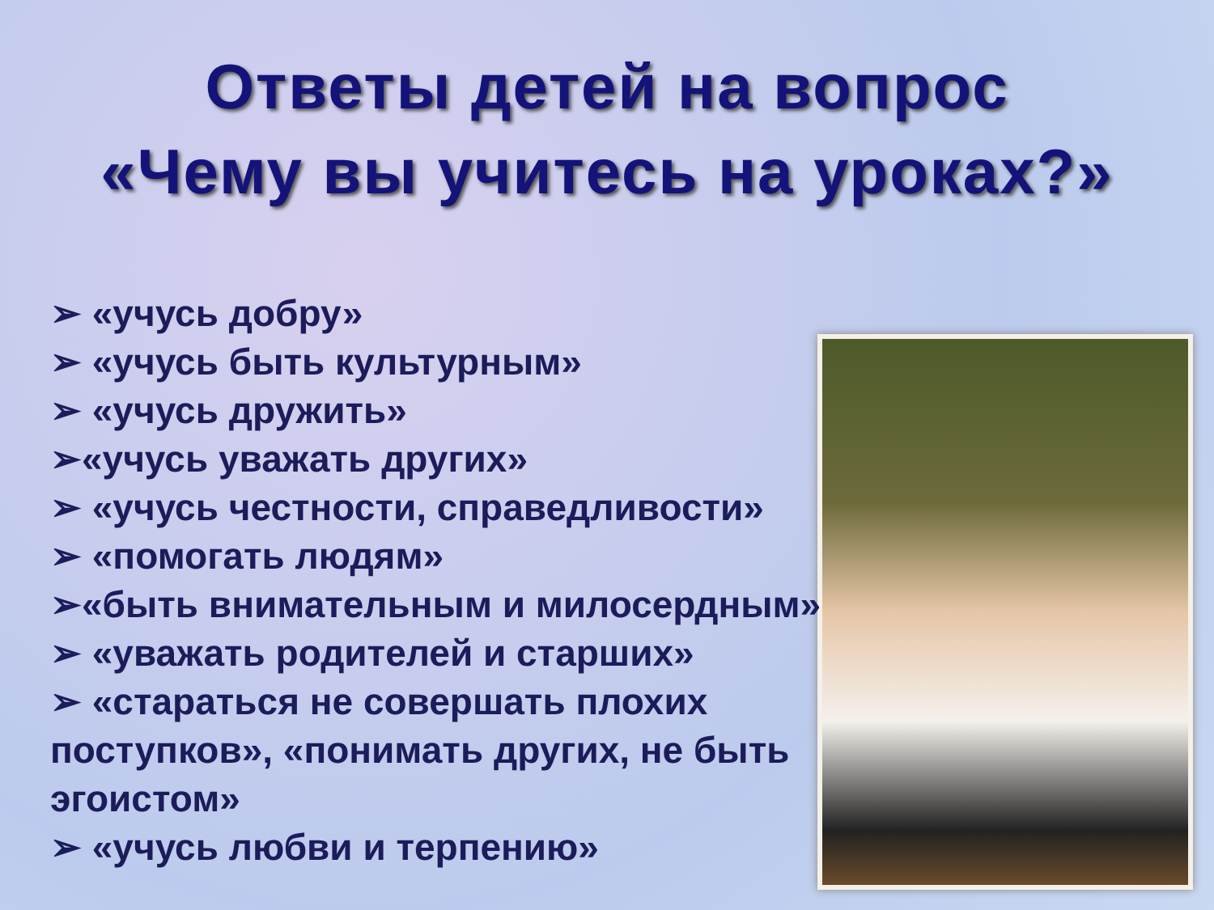Ответы детей на вопрос
«Чему вы учитесь на уроках?»
➢ «учусь добру»
➢ «учусь быть культурным»
➢ «учусь дружить»
➢«учусь уважать других»
➢ «учусь честности, справедливости»
➢ «помогать людям»
➢«быть внимательным и милосердным»
➢ «уважать родителей и старших»
➢ «стараться не совершать плохих поступков», «понимать других, не быть эгоистом»
➢ «учусь любви и терпению»